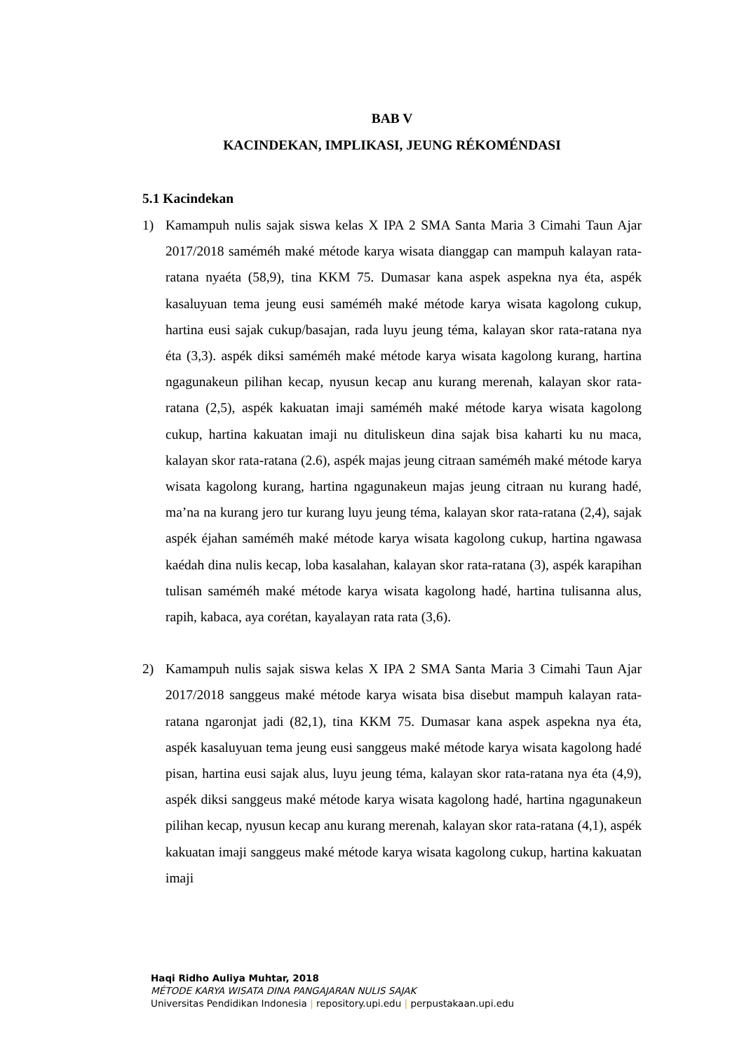BAB V
KACINDEKAN, IMPLIKASI, JEUNG RÉKOMÉNDASI
5.1 Kacindekan
1) Kamampuh nulis sajak siswa kelas X IPA 2 SMA Santa Maria 3 Cimahi Taun Ajar 2017/2018 saméméh maké métode karya wisata dianggap can mampuh kalayan rata-ratana nyaéta (58,9), tina KKM 75. Dumasar kana aspek aspekna nya éta, aspék kasaluyuan tema jeung eusi saméméh maké métode karya wisata kagolong cukup, hartina eusi sajak cukup/basajan, rada luyu jeung téma, kalayan skor rata-ratana nya éta (3,3). aspék diksi saméméh maké métode karya wisata kagolong kurang, hartina ngagunakeun pilihan kecap, nyusun kecap anu kurang merenah, kalayan skor rata-ratana (2,5), aspék kakuatan imaji saméméh maké métode karya wisata kagolong cukup, hartina kakuatan imaji nu dituliskeun dina sajak bisa kaharti ku nu maca, kalayan skor rata-ratana (2.6), aspék majas jeung citraan saméméh maké métode karya wisata kagolong kurang, hartina ngagunakeun majas jeung citraan nu kurang hadé, ma’na na kurang jero tur kurang luyu jeung téma, kalayan skor rata-ratana (2,4), sajak aspék éjahan saméméh maké métode karya wisata kagolong cukup, hartina ngawasa kaédah dina nulis kecap, loba kasalahan, kalayan skor rata-ratana (3), aspék karapihan tulisan saméméh maké métode karya wisata kagolong hadé, hartina tulisanna alus, rapih, kabaca, aya corétan, kayalayan rata rata (3,6).
2) Kamampuh nulis sajak siswa kelas X IPA 2 SMA Santa Maria 3 Cimahi Taun Ajar 2017/2018 sanggeus maké métode karya wisata bisa disebut mampuh kalayan rata-ratana ngaronjat jadi (82,1), tina KKM 75. Dumasar kana aspek aspekna nya éta, aspék kasaluyuan tema jeung eusi sanggeus maké métode karya wisata kagolong hadé pisan, hartina eusi sajak alus, luyu jeung téma, kalayan skor rata-ratana nya éta (4,9), aspék diksi sanggeus maké métode karya wisata kagolong hadé, hartina ngagunakeun pilihan kecap, nyusun kecap anu kurang merenah, kalayan skor rata-ratana (4,1), aspék kakuatan imaji sanggeus maké métode karya wisata kagolong cukup, hartina kakuatan imaji
Haqi Ridho Auliya Muhtar, 2018
MÉTODE KARYA WISATA DINA PANGAJARAN NULIS SAJAK
Universitas Pendidikan Indonesia | repository.upi.edu | perpustakaan.upi.edu